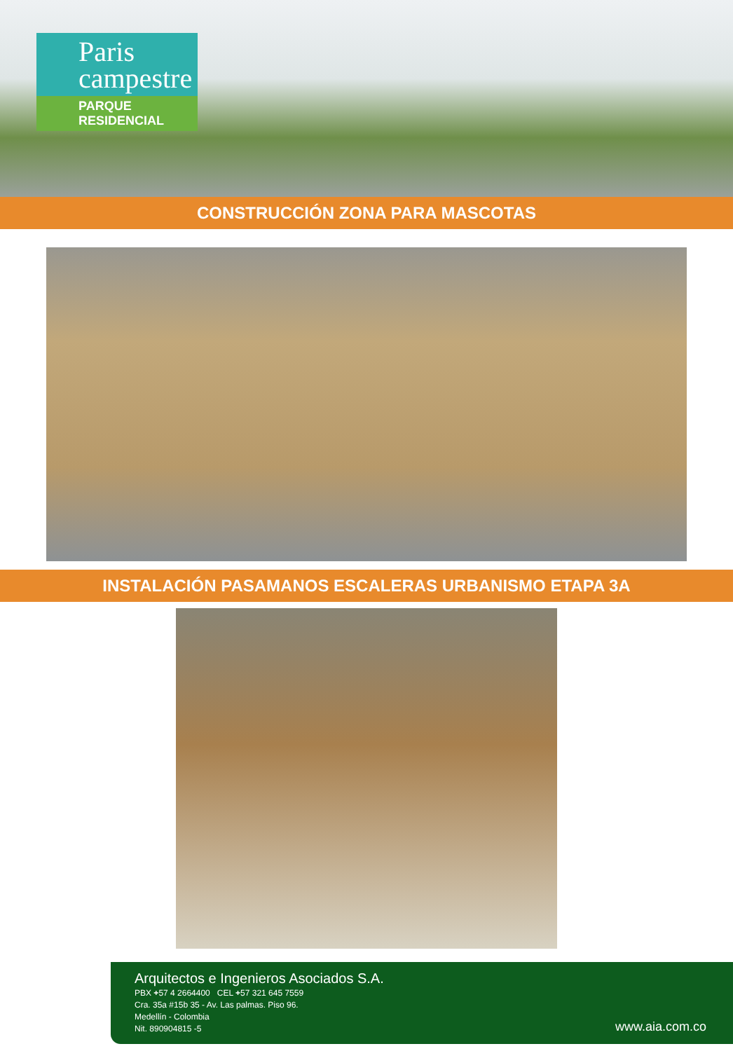Paris
campestre
PARQUE RESIDENCIAL
CONSTRUCCIÓN ZONA PARA MASCOTAS
INSTALACIÓN PASAMANOS ESCALERAS URBANISMO ETAPA 3A
Arquitectos e Ingenieros Asociados S.A.
PBX +57 4 2664400 CEL +57 321 645 7559
Cra. 35a #15b 35 - Av. Las palmas. Piso 96.
Medellín - Colombia
Nit. 890904815 -5
www.aia.com.co